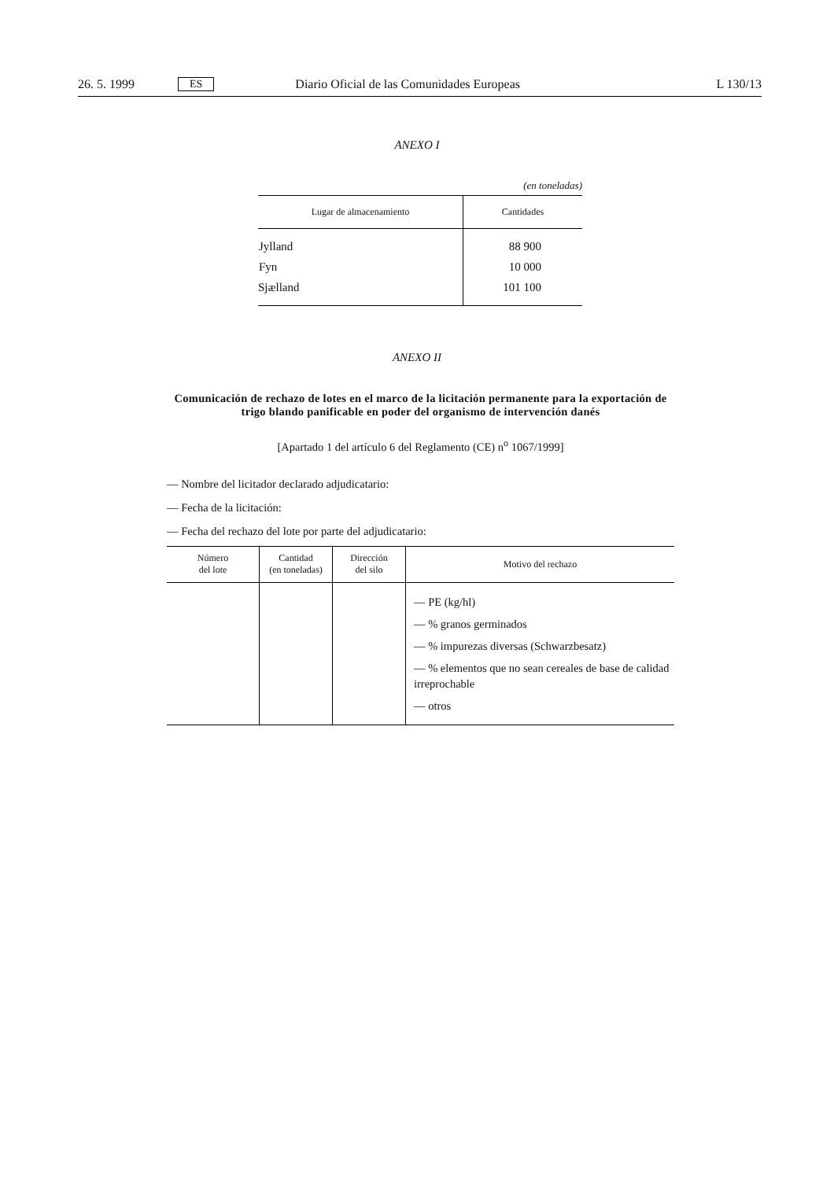26. 5. 1999 ES Diario Oficial de las Comunidades Europeas L 130/13
ANEXO I
(en toneladas)
| Lugar de almacenamiento | Cantidades |
| --- | --- |
| Jylland | 88 900 |
| Fyn | 10 000 |
| Sjælland | 101 100 |
ANEXO II
Comunicación de rechazo de lotes en el marco de la licitación permanente para la exportación de trigo blando panificable en poder del organismo de intervención danés
[Apartado 1 del artículo 6 del Reglamento (CE) n<sup>o</sup> 1067/1999]
— Nombre del licitador declarado adjudicatario:
— Fecha de la licitación:
— Fecha del rechazo del lote por parte del adjudicatario:
| Número del lote | Cantidad (en toneladas) | Dirección del silo | Motivo del rechazo |
| --- | --- | --- | --- |
| | | | — PE (kg/hl) — % granos germinados — % impurezas diversas (Schwarzbesatz) — % elementos que no sean cereales de base de calidad irreprochable — otros |